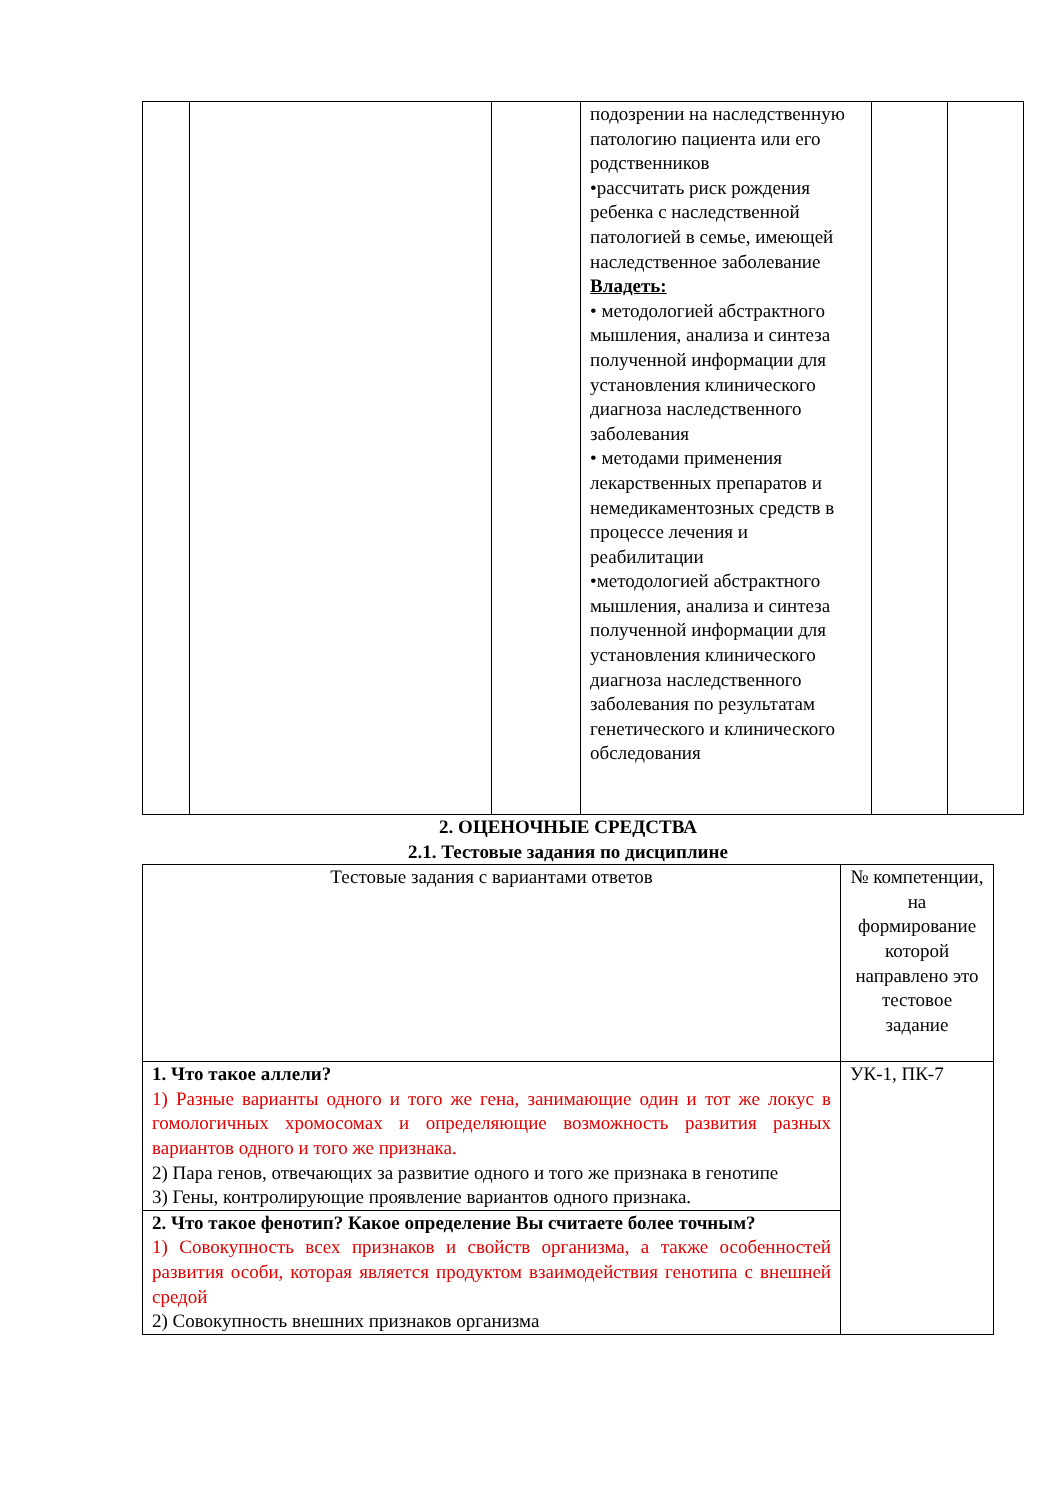| | | | подозрении на наследственную патологию пациента или его родственников •рассчитать риск рождения ребенка с наследственной патологией в семье, имеющей наследственное заболевание Владеть: • методологией абстрактного мышления, анализа и синтеза полученной информации для установления клинического диагноза наследственного заболевания • методами применения лекарственных препаратов и немедикаментозных средств в процессе лечения и реабилитации •методологией абстрактного мышления, анализа и синтеза полученной информации для установления клинического диагноза наследственного заболевания по результатам генетического и клинического обследования | | |
2. ОЦЕНОЧНЫЕ СРЕДСТВА
2.1. Тестовые задания по дисциплине
| Тестовые задания с вариантами ответов | № компетенции, на формирование которой направлено это тестовое задание |
| 1. Что такое аллели? 1) Разные варианты одного и того же гена, занимающие один и тот же локус в гомологичных хромосомах и определяющие возможность развития разных вариантов одного и того же признака. 2) Пара генов, отвечающих за развитие одного и того же признака в генотипе 3) Гены, контролирующие проявление вариантов одного признака. | УК-1, ПК-7 |
| 2. Что такое фенотип? Какое определение Вы считаете более точным? 1) Совокупность всех признаков и свойств организма, а также особенностей развития особи, которая является продуктом взаимодействия генотипа с внешней средой 2) Совокупность внешних признаков организма | |